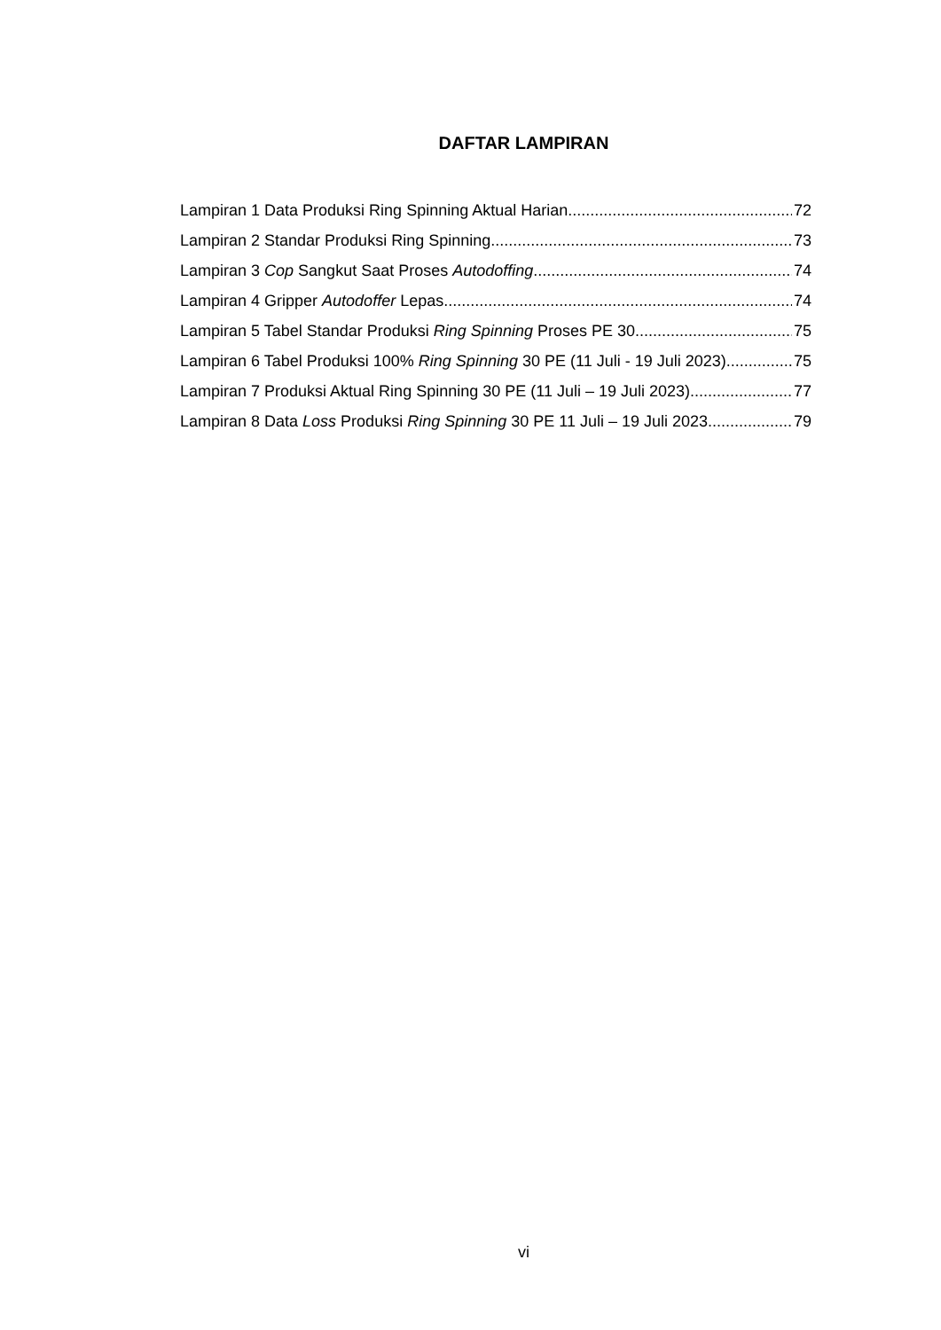DAFTAR LAMPIRAN
Lampiran 1 Data Produksi Ring Spinning Aktual Harian 72
Lampiran 2 Standar Produksi Ring Spinning 73
Lampiran 3 Cop Sangkut Saat Proses Autodoffing 74
Lampiran 4 Gripper Autodoffer Lepas 74
Lampiran 5 Tabel Standar Produksi Ring Spinning Proses PE 30 75
Lampiran 6 Tabel Produksi 100% Ring Spinning 30 PE (11 Juli - 19 Juli 2023) 75
Lampiran 7 Produksi Aktual Ring Spinning 30 PE (11 Juli – 19 Juli 2023) 77
Lampiran 8 Data Loss Produksi Ring Spinning 30 PE 11 Juli – 19 Juli 2023 79
vi